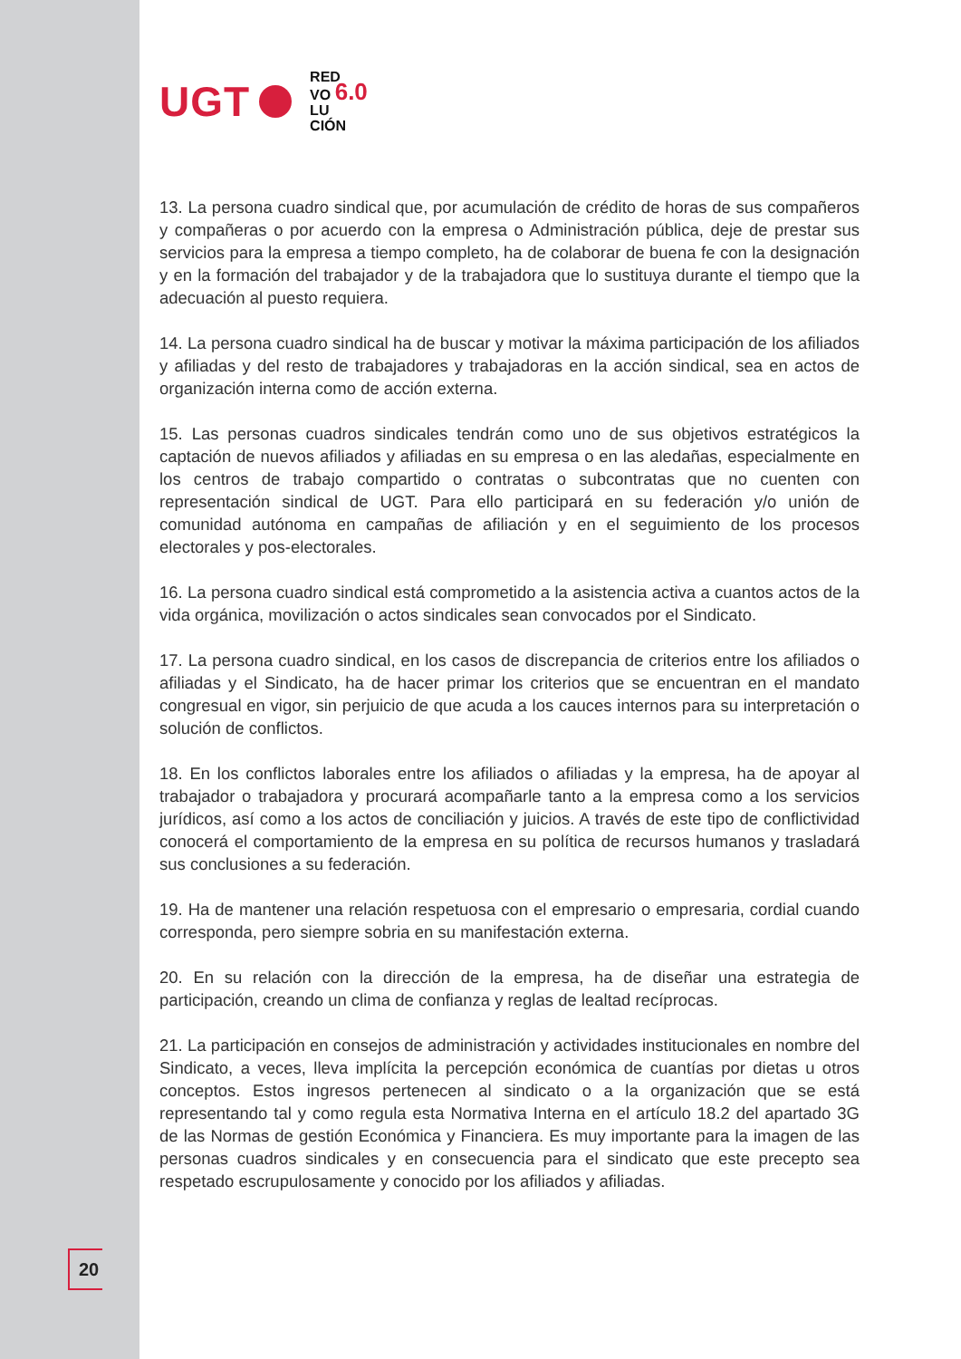UGT
RED
VO 6.0
LU
CIÓN
13. La persona cuadro sindical que, por acumulación de crédito de horas de sus compañeros y compañeras o por acuerdo con la empresa o Administración pública, deje de prestar sus servicios para la empresa a tiempo completo, ha de colaborar de buena fe con la designación y en la formación del trabajador y de la trabajadora que lo sustituya durante el tiempo que la adecuación al puesto requiera.
14. La persona cuadro sindical ha de buscar y motivar la máxima participación de los afiliados y afiliadas y del resto de trabajadores y trabajadoras en la acción sindical, sea en actos de organización interna como de acción externa.
15. Las personas cuadros sindicales tendrán como uno de sus objetivos estratégicos la captación de nuevos afiliados y afiliadas en su empresa o en las aledañas, especialmente en los centros de trabajo compartido o contratas o subcontratas que no cuenten con representación sindical de UGT. Para ello participará en su federación y/o unión de comunidad autónoma en campañas de afiliación y en el seguimiento de los procesos electorales y pos-electorales.
16. La persona cuadro sindical está comprometido a la asistencia activa a cuantos actos de la vida orgánica, movilización o actos sindicales sean convocados por el Sindicato.
17. La persona cuadro sindical, en los casos de discrepancia de criterios entre los afiliados o afiliadas y el Sindicato, ha de hacer primar los criterios que se encuentran en el mandato congresual en vigor, sin perjuicio de que acuda a los cauces internos para su interpretación o solución de conflictos.
18. En los conflictos laborales entre los afiliados o afiliadas y la empresa, ha de apoyar al trabajador o trabajadora y procurará acompañarle tanto a la empresa como a los servicios jurídicos, así como a los actos de conciliación y juicios. A través de este tipo de conflictividad conocerá el comportamiento de la empresa en su política de recursos humanos y trasladará sus conclusiones a su federación.
19. Ha de mantener una relación respetuosa con el empresario o empresaria, cordial cuando corresponda, pero siempre sobria en su manifestación externa.
20. En su relación con la dirección de la empresa, ha de diseñar una estrategia de participación, creando un clima de confianza y reglas de lealtad recíprocas.
21. La participación en consejos de administración y actividades institucionales en nombre del Sindicato, a veces, lleva implícita la percepción económica de cuantías por dietas u otros conceptos. Estos ingresos pertenecen al sindicato o a la organización que se está representando tal y como regula esta Normativa Interna en el artículo 18.2 del apartado 3G de las Normas de gestión Económica y Financiera. Es muy importante para la imagen de las personas cuadros sindicales y en consecuencia para el sindicato que este precepto sea respetado escrupulosamente y conocido por los afiliados y afiliadas.
20